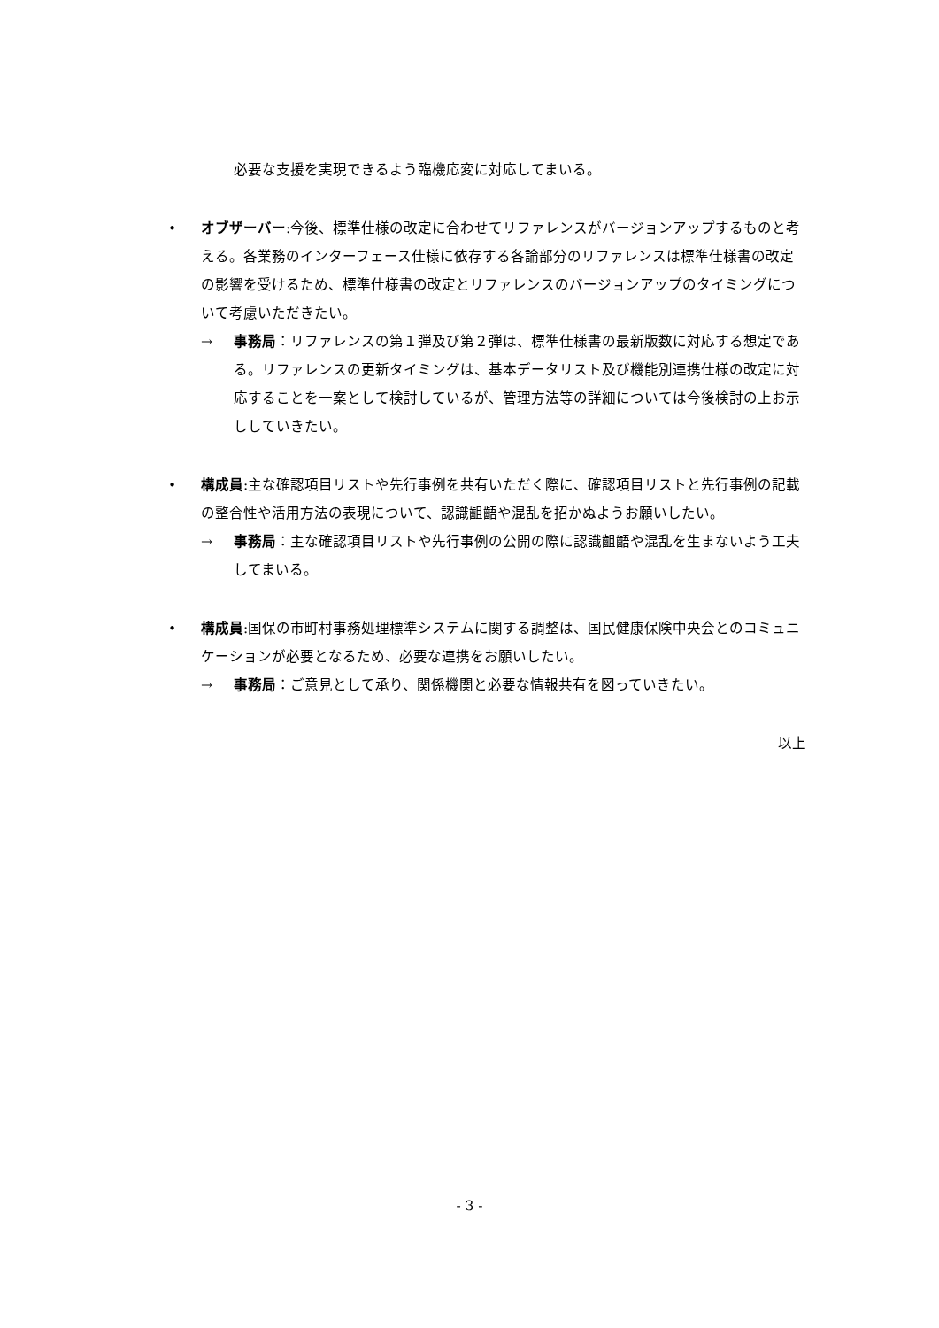必要な支援を実現できるよう臨機応変に対応してまいる。
• オブザーバー:今後、標準仕様の改定に合わせてリファレンスがバージョンアップするものと考える。各業務のインターフェース仕様に依存する各論部分のリファレンスは標準仕様書の改定の影響を受けるため、標準仕様書の改定とリファレンスのバージョンアップのタイミングについて考慮いただきたい。
→ 事務局：リファレンスの第１弾及び第２弾は、標準仕様書の最新版数に対応する想定である。リファレンスの更新タイミングは、基本データリスト及び機能別連携仕様の改定に対応することを一案として検討しているが、管理方法等の詳細については今後検討の上お示ししていきたい。
• 構成員:主な確認項目リストや先行事例を共有いただく際に、確認項目リストと先行事例の記載の整合性や活用方法の表現について、認識齟齬や混乱を招かぬようお願いしたい。
→ 事務局：主な確認項目リストや先行事例の公開の際に認識齟齬や混乱を生まないよう工夫してまいる。
• 構成員:国保の市町村事務処理標準システムに関する調整は、国民健康保険中央会とのコミュニケーションが必要となるため、必要な連携をお願いしたい。
→ 事務局：ご意見として承り、関係機関と必要な情報共有を図っていきたい。
以上
- 3 -